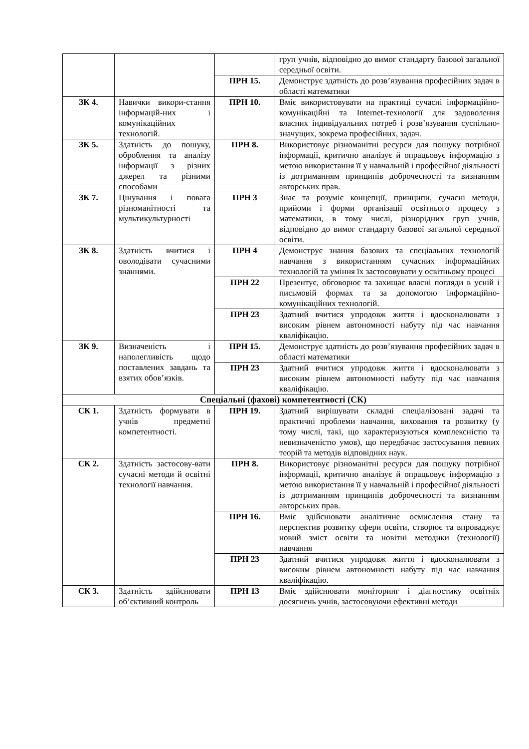| | | | груп учнів, відповідно до вимог стандарту базової загальної середньої освіти. |
| | | ПРН 15. | Демонструє здатність до розв’язування професійних задач в області математики |
| ЗК 4. | Навички викори-стання інформацій-них і комунікаційних технологій. | ПРН 10. | Вміє використовувати на практиці сучасні інформаційно-комунікаційні та Internet-технології для задоволення власних індивідуальних потреб і розв’язування суспільно-значущих, зокрема професійних, задач. |
| ЗК 5. | Здатність до пошуку, оброблення та аналізу інформації з різних джерел та різними способами | ПРН 8. | Використовує різноманітні ресурси для пошуку потрібної інформації, критично аналізує й опрацьовує інформацію з метою використання її у навчальній і професійної діяльності із дотриманням принципів доброчесності та визнанням авторських прав. |
| ЗК 7. | Цінування і повага різноманітності та мультикультурності | ПРН 3 | Знає та розуміє концепції, принципи, сучасні методи, прийоми і форми організації освітнього процесу з математики, в тому числі, різнорідних груп учнів, відповідно до вимог стандарту базової загальної середньої освіти. |
| ЗК 8. | Здатність вчитися і оволодівати сучасними знаннями. | ПРН 4 | Демонструє знання базових та спеціальних технологій навчання з використанням сучасних інформаційних технологій та уміння їх застосовувати у освітньому процесі |
| | | ПРН 22 | Презентує, обговорює та захищає власні погляди в усній і письмовій формах та за допомогою інформаційно-комунікаційних технологій. |
| | | ПРН 23 | Здатний вчитися упродовж життя і вдосконалювати з високим рівнем автономності набуту під час навчання кваліфікацію. |
| ЗК 9. | Визначеність і наполегливість щодо поставлених завдань та взятих обов’язків. | ПРН 15. | Демонструє здатність до розв’язування професійних задач в області математики |
| | | ПРН 23 | Здатний вчитися упродовж життя і вдосконалювати з високим рівнем автономності набуту під час навчання кваліфікацію. |
| Спеціальні (фахові) компетентності (СК) | | | |
| СК 1. | Здатність формувати в учнів предметні компетентності. | ПРН 19. | Здатний вирішувати складні спеціалізовані задачі та практичні проблеми навчання, виховання та розвитку (у тому числі, такі, що характеризуються комплексністю та невизначеністю умов), що передбачає застосування певних теорій та методів відповідних наук. |
| СК 2. | Здатність застосову-вати сучасні методи й освітні технології навчання. | ПРН 8. | Використовує різноманітні ресурси для пошуку потрібної інформації, критично аналізує й опрацьовує інформацію з метою використання її у навчальній і професійної діяльності із дотриманням принципів доброчесності та визнанням авторських прав. |
| | | ПРН 16. | Вміє здійснювати аналітичне осмислення стану та перспектив розвитку сфери освіти, створює та впроваджує новий зміст освіти та новітні методики (технології) навчання |
| | | ПРН 23 | Здатний вчитися упродовж життя і вдосконалювати з високим рівнем автономності набуту під час навчання кваліфікацію. |
| СК 3. | Здатність здійснювати об’єктивний контроль | ПРН 13 | Вміє здійснювати моніторинг і діагностику освітніх досягнень учнів, застосовуючи ефективні методи |